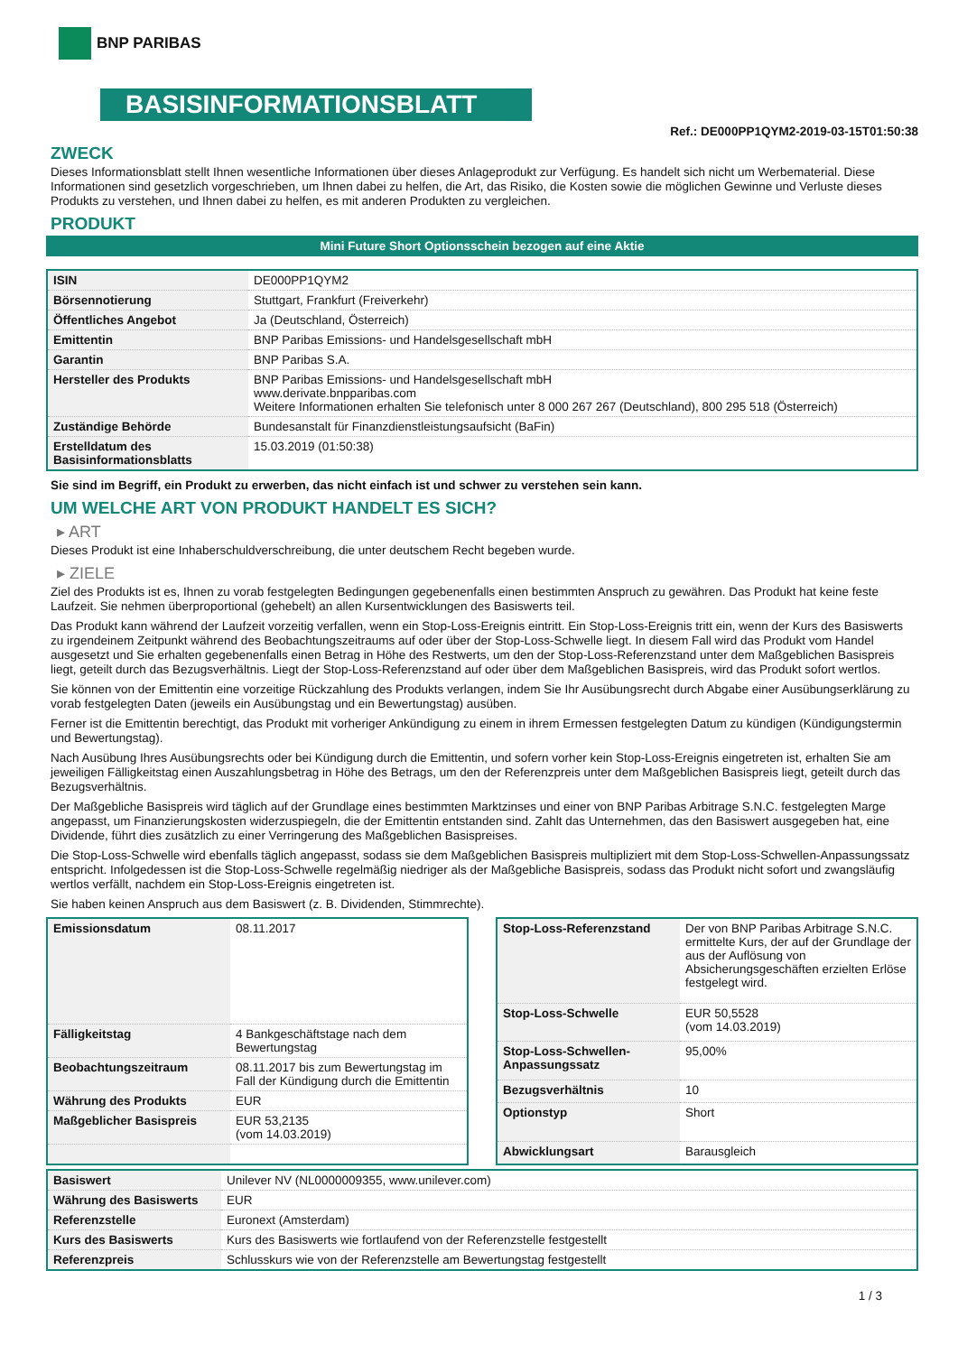BNP PARIBAS
BASISINFORMATIONSBLATT
Ref.: DE000PP1QYM2-2019-03-15T01:50:38
ZWECK
Dieses Informationsblatt stellt Ihnen wesentliche Informationen über dieses Anlageprodukt zur Verfügung. Es handelt sich nicht um Werbematerial. Diese Informationen sind gesetzlich vorgeschrieben, um Ihnen dabei zu helfen, die Art, das Risiko, die Kosten sowie die möglichen Gewinne und Verluste dieses Produkts zu verstehen, und Ihnen dabei zu helfen, es mit anderen Produkten zu vergleichen.
PRODUKT
Mini Future Short Optionsschein bezogen auf eine Aktie
| ISIN | DE000PP1QYM2 |
| Börsennotierung | Stuttgart, Frankfurt (Freiverkehr) |
| Öffentliches Angebot | Ja (Deutschland, Österreich) |
| Emittentin | BNP Paribas Emissions- und Handelsgesellschaft mbH |
| Garantin | BNP Paribas S.A. |
| Hersteller des Produkts | BNP Paribas Emissions- und Handelsgesellschaft mbH www.derivate.bnpparibas.com Weitere Informationen erhalten Sie telefonisch unter 8 000 267 267 (Deutschland), 800 295 518 (Österreich) |
| Zuständige Behörde | Bundesanstalt für Finanzdienstleistungsaufsicht (BaFin) |
| Erstelldatum des Basisinformationsblatts | 15.03.2019 (01:50:38) |
Sie sind im Begriff, ein Produkt zu erwerben, das nicht einfach ist und schwer zu verstehen sein kann.
UM WELCHE ART VON PRODUKT HANDELT ES SICH?
▸ ART
Dieses Produkt ist eine Inhaberschuldverschreibung, die unter deutschem Recht begeben wurde.
▸ ZIELE
Ziel des Produkts ist es, Ihnen zu vorab festgelegten Bedingungen gegebenenfalls einen bestimmten Anspruch zu gewähren. Das Produkt hat keine feste Laufzeit. Sie nehmen überproportional (gehebelt) an allen Kursentwicklungen des Basiswerts teil.
Das Produkt kann während der Laufzeit vorzeitig verfallen, wenn ein Stop-Loss-Ereignis eintritt. Ein Stop-Loss-Ereignis tritt ein, wenn der Kurs des Basiswerts zu irgendeinem Zeitpunkt während des Beobachtungszeitraums auf oder über der Stop-Loss-Schwelle liegt. In diesem Fall wird das Produkt vom Handel ausgesetzt und Sie erhalten gegebenenfalls einen Betrag in Höhe des Restwerts, um den der Stop-Loss-Referenzstand unter dem Maßgeblichen Basispreis liegt, geteilt durch das Bezugsverhältnis. Liegt der Stop-Loss-Referenzstand auf oder über dem Maßgeblichen Basispreis, wird das Produkt sofort wertlos.
Sie können von der Emittentin eine vorzeitige Rückzahlung des Produkts verlangen, indem Sie Ihr Ausübungsrecht durch Abgabe einer Ausübungserklärung zu vorab festgelegten Daten (jeweils ein Ausübungstag und ein Bewertungstag) ausüben.
Ferner ist die Emittentin berechtigt, das Produkt mit vorheriger Ankündigung zu einem in ihrem Ermessen festgelegten Datum zu kündigen (Kündigungstermin und Bewertungstag).
Nach Ausübung Ihres Ausübungsrechts oder bei Kündigung durch die Emittentin, und sofern vorher kein Stop-Loss-Ereignis eingetreten ist, erhalten Sie am jeweiligen Fälligkeitstag einen Auszahlungsbetrag in Höhe des Betrags, um den der Referenzpreis unter dem Maßgeblichen Basispreis liegt, geteilt durch das Bezugsverhältnis.
Der Maßgebliche Basispreis wird täglich auf der Grundlage eines bestimmten Marktzinses und einer von BNP Paribas Arbitrage S.N.C. festgelegten Marge angepasst, um Finanzierungskosten widerzuspiegeln, die der Emittentin entstanden sind. Zahlt das Unternehmen, das den Basiswert ausgegeben hat, eine Dividende, führt dies zusätzlich zu einer Verringerung des Maßgeblichen Basispreises.
Die Stop-Loss-Schwelle wird ebenfalls täglich angepasst, sodass sie dem Maßgeblichen Basispreis multipliziert mit dem Stop-Loss-Schwellen-Anpassungssatz entspricht. Infolgedessen ist die Stop-Loss-Schwelle regelmäßig niedriger als der Maßgebliche Basispreis, sodass das Produkt nicht sofort und zwangsläufig wertlos verfällt, nachdem ein Stop-Loss-Ereignis eingetreten ist.
Sie haben keinen Anspruch aus dem Basiswert (z. B. Dividenden, Stimmrechte).
| Emissionsdatum | 08.11.2017 |
| Fälligkeitstag | 4 Bankgeschäftstage nach dem Bewertungstag |
| Beobachtungszeitraum | 08.11.2017 bis zum Bewertungstag im Fall der Kündigung durch die Emittentin |
| Währung des Produkts | EUR |
| Maßgeblicher Basispreis | EUR 53,2135 (vom 14.03.2019) |
| Stop-Loss-Referenzstand | Der von BNP Paribas Arbitrage S.N.C. ermittelte Kurs, der auf der Grundlage der aus der Auflösung von Absicherungsgeschäften erzielten Erlöse festgelegt wird. |
| Stop-Loss-Schwelle | EUR 50,5528 (vom 14.03.2019) |
| Stop-Loss-Schwellen-Anpassungssatz | 95,00% |
| Bezugsverhältnis | 10 |
| Optionstyp | Short |
| Abwicklungsart | Barausgleich |
| Basiswert | Unilever NV (NL0000009355, www.unilever.com) |
| Währung des Basiswerts | EUR |
| Referenzstelle | Euronext (Amsterdam) |
| Kurs des Basiswerts | Kurs des Basiswerts wie fortlaufend von der Referenzstelle festgestellt |
| Referenzpreis | Schlusskurs wie von der Referenzstelle am Bewertungstag festgestellt |
1 / 3